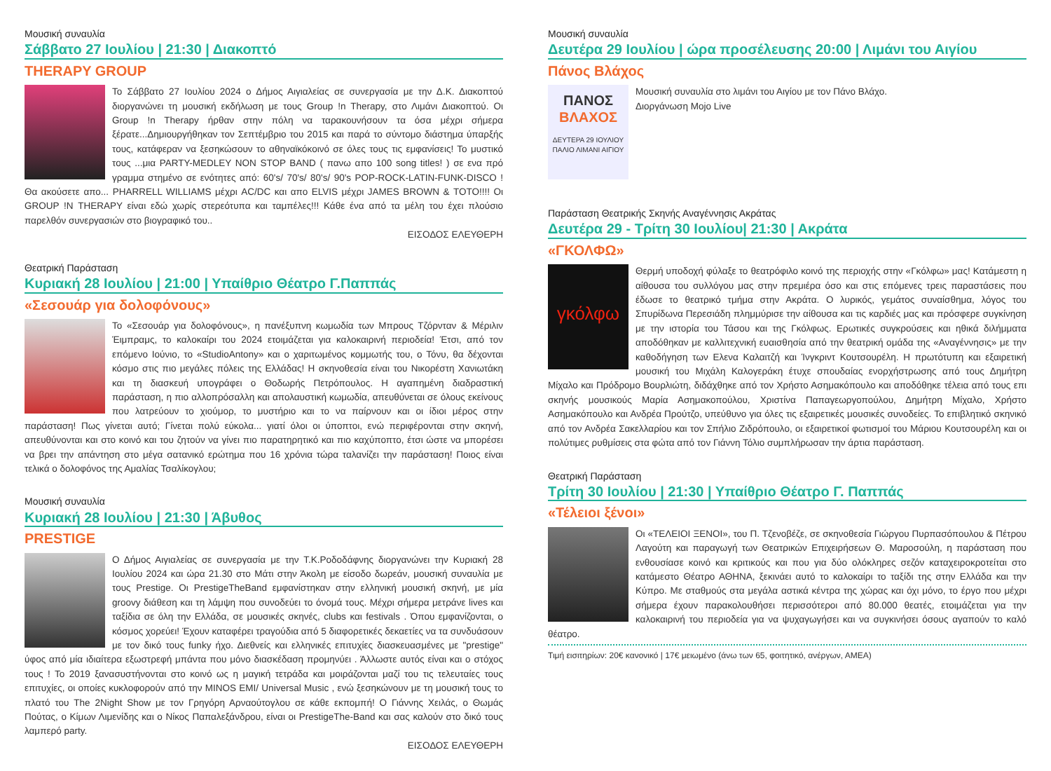Μουσική συναυλία
Σάββατο 27 Ιουλίου | 21:30 | Διακοπτό
THERAPY GROUP
Το Σάββατο 27 Ιουλίου 2024 ο Δήμος Αιγιαλείας σε συνεργασία με την Δ.Κ. Διακοπτού διοργανώνει τη μουσική εκδήλωση με τους Group !n Therapy, στο Λιμάνι Διακοπτού. Οι Group !n Therapy ήρθαν στην πόλη να ταρακουνήσουν τα όσα μέχρι σήμερα ξέρατε...Δημιουργήθηκαν τον Σεπτέμβριο του 2015 και παρά το σύντομο διάστημα ύπαρξής τους, κατάφεραν να ξεσηκώσουν το αθηναϊκόκοινό σε όλες τους τις εμφανίσεις! Το μυστικό τους ...μια PARTY-MEDLEY NON STOP BAND ( πανω απο 100 song titles! ) σε ενα πρό γραμμα στημένο σε ενότητες από: 60's/ 70's/ 80's/ 90's POP-ROCK-LATIN-FUNK-DISCO ! Θα ακούσετε απο... PHARRELL WILLIAMS μέχρι AC/DC και απο ELVIS μέχρι JAMES BROWN & TOTO!!!! Οι GROUP !N THERAPY είναι εδώ χωρίς στερεότυπα και ταμπέλες!!! Κάθε ένα από τα μέλη του έχει πλούσιο παρελθόν συνεργασιών στο βιογραφικό του..
ΕΙΣΟΔΟΣ ΕΛΕΥΘΕΡΗ
Θεατρική Παράσταση
Κυριακή 28 Ιουλίου | 21:00 | Υπαίθριο Θέατρο Γ.Παππάς
«Σεσουάρ για δολοφόνους»
Το «Σεσουάρ για δολοφόνους», η πανέξυπνη κωμωδία των Μπρους Τζόρνταν & Μέριλιν Έιμπραμς, το καλοκαίρι του 2024 ετοιμάζεται για καλοκαιρινή περιοδεία! Έτσι, από τον επόμενο Ιούνιο, το «StudioAntony» και ο χαριτωμένος κομμωτής του, ο Τόνυ, θα δέχονται κόσμο στις πιο μεγάλες πόλεις της Ελλάδας! Η σκηνοθεσία είναι του Νικορέστη Χανιωτάκη και τη διασκευή υπογράφει ο Θοδωρής Πετρόπουλος. Η αγαπημένη διαδραστική παράσταση, η πιο αλλοπρόσαλλη και απολαυστική κωμωδία, απευθύνεται σε όλους εκείνους που λατρεύουν το χιούμορ, το μυστήριο και το να παίρνουν και οι ίδιοι μέρος στην παράσταση! Πως γίνεται αυτό; Γίνεται πολύ εύκολα... γιατί όλοι οι ύποπτοι, ενώ περιφέρονται στην σκηνή, απευθύνονται και στο κοινό και του ζητούν να γίνει πιο παρατηρητικό και πιο καχύποπτο, έτσι ώστε να μπορέσει να βρει την απάντηση στο μέγα σατανικό ερώτημα που 16 χρόνια τώρα ταλανίζει την παράσταση! Ποιος είναι τελικά ο δολοφόνος της Αμαλίας Τσαλίκογλου;
Μουσική συναυλία
Κυριακή 28 Ιουλίου | 21:30 | Άβυθος
PRESTIGE
Ο Δήμος Αιγιαλείας σε συνεργασία με την Τ.Κ.Ροδοδάφνης διοργανώνει την Κυριακή 28 Ιουλίου 2024 και ώρα 21.30 στο Μάτι στην Άκολη με είσοδο δωρεάν, μουσική συναυλία με τους Prestige. Οι PrestigeTheBand εμφανίστηκαν στην ελληνική μουσική σκηνή, με μία groovy διάθεση και τη λάμψη που συνοδεύει το όνομά τους. Μέχρι σήμερα μετράνε lives και ταξίδια σε όλη την Ελλάδα, σε μουσικές σκηνές, clubs και festivals . Όπου εμφανίζονται, ο κόσμος χορεύει! Έχουν καταφέρει τραγούδια από 5 διαφορετικές δεκαετίες να τα συνδυάσουν με τον δικό τους funky ήχο. Διεθνείς και ελληνικές επιτυχίες διασκευασμένες με "prestige" ύφος από μία ιδιαίτερα εξωστρεφή μπάντα που μόνο διασκέδαση προμηνύει . Άλλωστε αυτός είναι και ο στόχος τους ! Το 2019 ξανασυστήνονται στο κοινό ως η μαγική τετράδα και μοιράζονται μαζί του τις τελευταίες τους επιτυχίες, οι οποίες κυκλοφορούν από την MINOS EMI/ Universal Music , ενώ ξεσηκώνουν με τη μουσική τους το πλατό του The 2Night Show με τον Γρηγόρη Αρναούτογλου σε κάθε εκπομπή! Ο Γιάννης Χειλάς, ο Θωμάς Πούτας, ο Κίμων Λιμενίδης και ο Νίκος Παπαλεξάνδρου, είναι οι PrestigeThe-Band και σας καλούν στο δικό τους λαμπερό party.
ΕΙΣΟΔΟΣ ΕΛΕΥΘΕΡΗ
Μουσική συναυλία
Δευτέρα 29 Ιουλίου | ώρα προσέλευσης 20:00 | Λιμάνι του Αιγίου
Πάνος Βλάχος
ΠΑΝΟΣ
ΒΛΑΧΟΣ
ΔΕΥΤΕΡΑ 29 ΙΟΥΛΙΟΥ
ΠΑΛΙΟ ΛΙΜΑΝΙ ΑΙΓΙΟΥ
Μουσική συναυλία στο λιμάνι του Αιγίου με τον Πάνο Βλάχο.
Διοργάνωση Mojo Live
Παράσταση Θεατρικής Σκηνής Αναγέννησις Ακράτας
Δευτέρα 29 - Τρίτη 30 Ιουλίου| 21:30 | Ακράτα
«ΓΚΟΛΦΩ»
γκόλφω
Θερμή υποδοχή φύλαξε το θεατρόφιλο κοινό της περιοχής στην «Γκόλφω» μας! Κατάμεστη η αίθουσα του συλλόγου μας στην πρεμιέρα όσο και στις επόμενες τρεις παραστάσεις που έδωσε το θεατρικό τμήμα στην Ακράτα. Ο λυρικός, γεμάτος συναίσθημα, λόγος του Σπυρίδωνα Περεσιάδη πλημμύρισε την αίθουσα και τις καρδιές μας και πρόσφερε συγκίνηση με την ιστορία του Τάσου και της Γκόλφως. Ερωτικές συγκρούσεις και ηθικά διλήμματα αποδόθηκαν με καλλιτεχνική ευαισθησία από την θεατρική ομάδα της «Αναγέννησις» με την καθοδήγηση των Ελενα Καλαιτζή και Ίνγκριντ Κουτσουρέλη. Η πρωτότυπη και εξαιρετική μουσική του Μιχάλη Καλογεράκη έτυχε σπουδαίας ενορχήστρωσης από τους Δημήτρη Μίχαλο και Πρόδρομο Βουρλιώτη, διδάχθηκε από τον Χρήστο Ασημακόπουλο και αποδόθηκε τέλεια από τους επι σκηνής μουσικούς Μαρία Ασημακοπούλου, Χριστίνα Παπαγεωργοπούλου, Δημήτρη Μίχαλο, Χρήστο Ασημακόπουλο και Ανδρέα Προύτζο, υπεύθυνο για όλες τις εξαιρετικές μουσικές συνοδείες. Το επιβλητικό σκηνικό από τον Ανδρέα Σακελλαρίου και τον Σπήλιο Ζιδρόπουλο, οι εξαιρετικοί φωτισμοί του Μάριου Κουτσουρέλη και οι πολύτιμες ρυθμίσεις στα φώτα από τον Γιάννη Τόλιο συμπλήρωσαν την άρτια παράσταση.
Θεατρική Παράσταση
Τρίτη 30 Ιουλίου | 21:30 | Υπαίθριο Θέατρο Γ. Παππάς
«Τέλειοι ξένοι»
Οι «ΤΕΛΕΙΟΙ ΞΕΝΟΙ», του Π. Τζενοβέζε, σε σκηνοθεσία Γιώργου Πυρπασόπουλου & Πέτρου Λαγούτη και παραγωγή των Θεατρικών Επιχειρήσεων Θ. Μαροσούλη, η παράσταση που ενθουσίασε κοινό και κριτικούς και που για δύο ολόκληρες σεζόν καταχειροκροτείται στο κατάμεστο Θέατρο ΑΘΗΝΑ, ξεκινάει αυτό το καλοκαίρι το ταξίδι της στην Ελλάδα και την Κύπρο. Με σταθμούς στα μεγάλα αστικά κέντρα της χώρας και όχι μόνο, το έργο που μέχρι σήμερα έχουν παρακολουθήσει περισσότεροι από 80.000 θεατές, ετοιμάζεται για την καλοκαιρινή του περιοδεία για να ψυχαγωγήσει και να συγκινήσει όσους αγαπούν το καλό θέατρο.
Τιμή εισιτηρίων: 20€ κανονικό | 17€ μειωμένο (άνω των 65, φοιτητικό, ανέργων, ΑΜΕΑ)